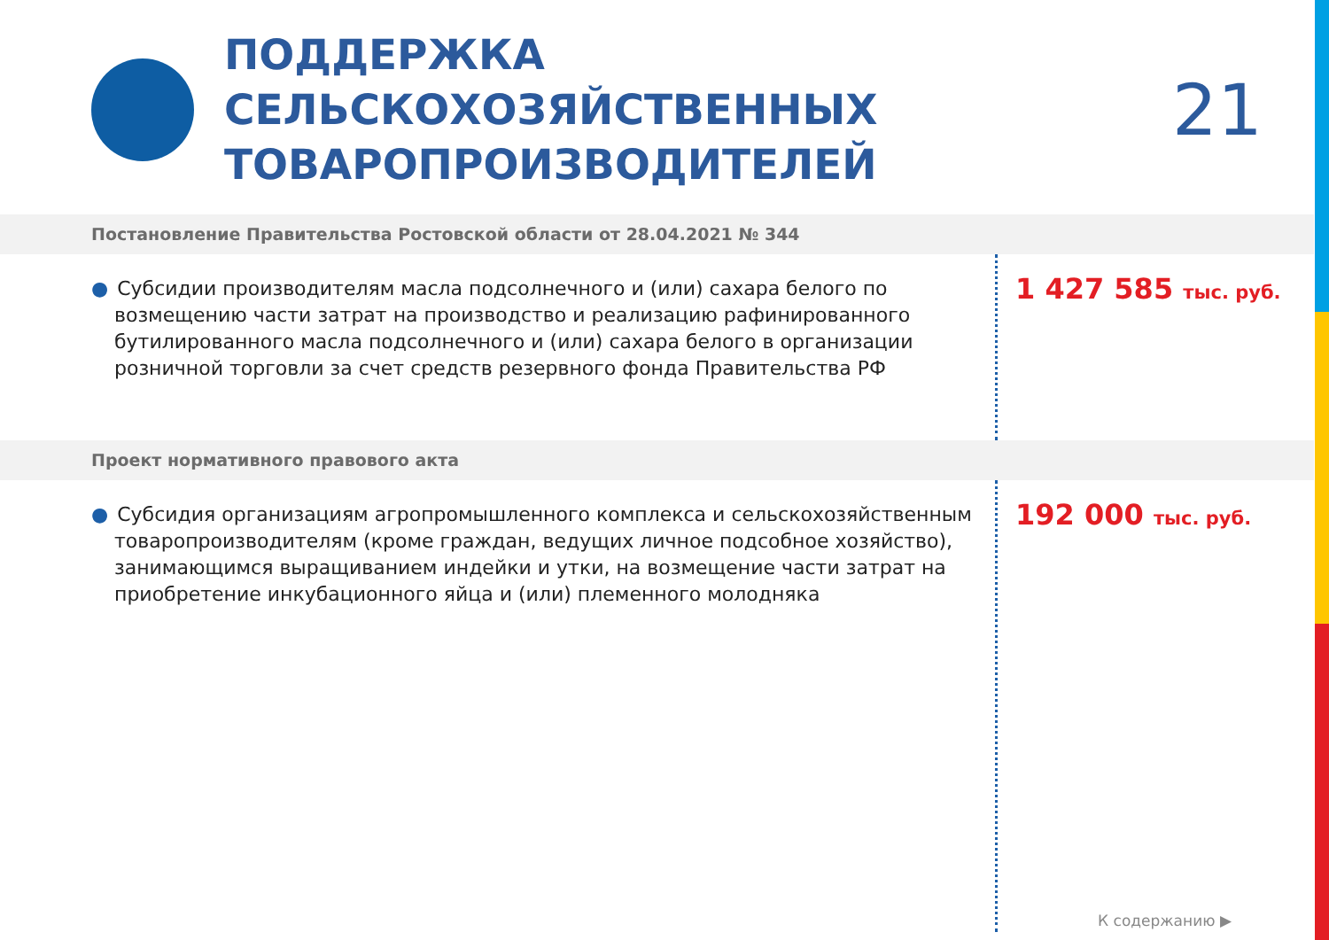ПОДДЕРЖКА СЕЛЬСКОХОЗЯЙСТВЕННЫХ ТОВАРОПРОИЗВОДИТЕЛЕЙ
21
Постановление Правительства Ростовской области от 28.04.2021 № 344
● Субсидии производителям масла подсолнечного и (или) сахара белого по возмещению части затрат на производство и реализацию рафинированного бутилированного масла подсолнечного и (или) сахара белого в организации розничной торговли за счет средств резервного фонда Правительства РФ
1 427 585 тыс. руб.
Проект нормативного правового акта
● Субсидия организациям агропромышленного комплекса и сельскохозяйственным товаропроизводителям (кроме граждан, ведущих личное подсобное хозяйство), занимающимся выращиванием индейки и утки, на возмещение части затрат на приобретение инкубационного яйца и (или) племенного молодняка
192 000 тыс. руб.
К содержанию ▶